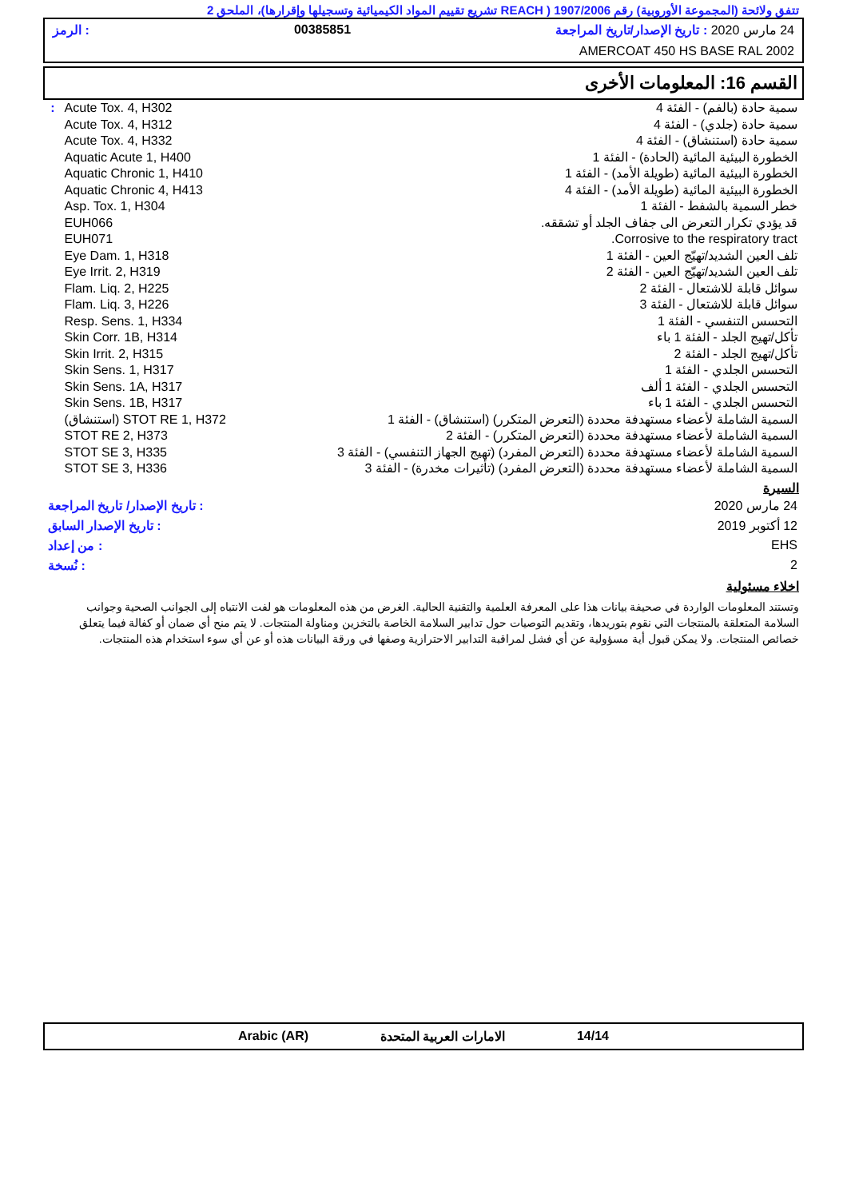تتفق ولائحة (المجموعة الأوروبية) رقم 1907/2006 ( REACH تشريع تقييم المواد الكيميائية وتسجيلها وإقرارها)، الملحق 2
24 مارس 2020 : تاريخ الإصدار/تاريخ المراجعة 00385851: الرمز
AMERCOAT 450 HS BASE RAL 2002
القسم 16: المعلومات الأخرى
| سمية حادة (بالفم) - الفئة 4 | Acute Tox. 4, H302 | : |
| سمية حادة (جلدي) - الفئة 4 | Acute Tox. 4, H312 | |
| سمية حادة (استنشاق) - الفئة 4 | Acute Tox. 4, H332 | |
| الخطورة البيئية المائية (الحادة) - الفئة 1 | Aquatic Acute 1, H400 | |
| الخطورة البيئية المائية (طويلة الأمد) - الفئة 1 | Aquatic Chronic 1, H410 | |
| الخطورة البيئية المائية (طويلة الأمد) - الفئة 4 | Aquatic Chronic 4, H413 | |
| خطر السمية بالشفط - الفئة 1 | Asp. Tox. 1, H304 | |
| قد يؤدي تكرار التعرض الى جفاف الجلد أو تشققه. | EUH066 | |
| Corrosive to the respiratory tract. | EUH071 | |
| تلف العين الشديد/تهيّج العين - الفئة 1 | Eye Dam. 1, H318 | |
| تلف العين الشديد/تهيّج العين - الفئة 2 | Eye Irrit. 2, H319 | |
| سوائل قابلة للاشتعال - الفئة 2 | Flam. Liq. 2, H225 | |
| سوائل قابلة للاشتعال - الفئة 3 | Flam. Liq. 3, H226 | |
| التحسس التنفسي - الفئة 1 | Resp. Sens. 1, H334 | |
| تأكل/تهيج الجلد - الفئة 1 باء | Skin Corr. 1B, H314 | |
| تأكل/تهيج الجلد - الفئة 2 | Skin Irrit. 2, H315 | |
| التحسس الجلدي - الفئة 1 | Skin Sens. 1, H317 | |
| التحسس الجلدي - الفئة 1 ألف | Skin Sens. 1A, H317 | |
| التحسس الجلدي - الفئة 1 باء | Skin Sens. 1B, H317 | |
| السمية الشاملة لأعضاء مستهدفة محددة (التعرض المتكرر) (استنشاق) - الفئة 1 | STOT RE 1, H372 (استنشاق) | |
| السمية الشاملة لأعضاء مستهدفة محددة (التعرض المتكرر) - الفئة 2 | STOT RE 2, H373 | |
| السمية الشاملة لأعضاء مستهدفة محددة (التعرض المفرد) (تهيج الجهاز التنفسي) - الفئة 3 | STOT SE 3, H335 | |
| السمية الشاملة لأعضاء مستهدفة محددة (التعرض المفرد) (تأثيرات مخدرة) - الفئة 3 | STOT SE 3, H336 | |
السيرة
| 24 مارس 2020 | : تاريخ الإصدار/ تاريخ المراجعة |
| 12 أكتوبر 2019 | : تاريخ الإصدار السابق |
| EHS | : من إعداد |
| 2 | : نُسخة |
اخلاء مسئولية
وتستند المعلومات الواردة في صحيفة بيانات هذا على المعرفة العلمية والتقنية الحالية. الغرض من هذه المعلومات هو لفت الانتباه إلى الجوانب الصحية وجوانب السلامة المتعلقة بالمنتجات التي نقوم بتوريدها، وتقديم التوصيات حول تدابير السلامة الخاصة بالتخزين ومناولة المنتجات. لا يتم منح أي ضمان أو كفالة فيما يتعلق خصائص المنتجات. ولا يمكن قبول أية مسؤولية عن أي فشل لمراقبة التدابير الاحترازية وصفها في ورقة البيانات هذه أو عن أي سوء استخدام هذه المنتجات.
14/14 الامارات العربية المتحدة Arabic (AR)